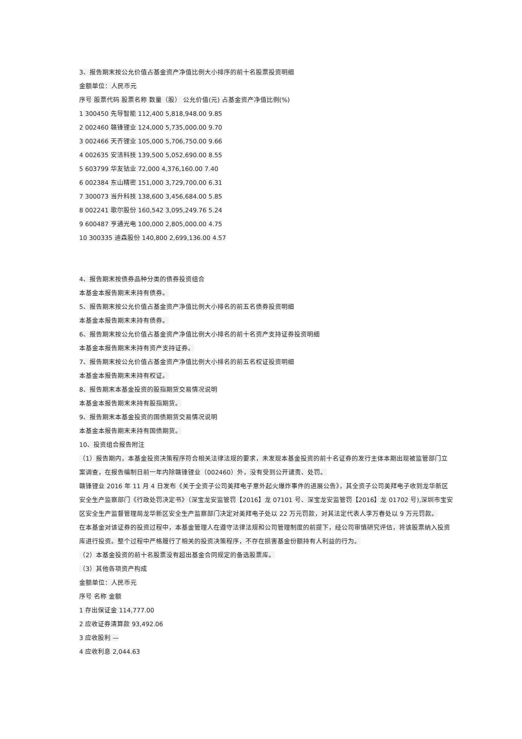3、报告期末按公允价值占基金资产净值比例大小排序的前十名股票投资明细
金额单位：人民币元
序号 股票代码 股票名称 数量（股） 公允价值(元) 占基金资产净值比例(%)
1 300450 先导智能 112,400 5,818,948.00 9.85
2 002460 赣锋锂业 124,000 5,735,000.00 9.70
3 002466 天齐锂业 105,000 5,706,750.00 9.66
4 002635 安洁科技 139,500 5,052,690.00 8.55
5 603799 华友钴业 72,000 4,376,160.00 7.40
6 002384 东山精密 151,000 3,729,700.00 6.31
7 300073 当升科技 138,600 3,456,684.00 5.85
8 002241 歌尔股份 160,542 3,095,249.76 5.24
9 600487 亨通光电 100,000 2,805,000.00 4.75
10 300335 迪森股份 140,800 2,699,136.00 4.57
4、报告期末按债券品种分类的债券投资组合
本基金本报告期末未持有债券。
5、报告期末按公允价值占基金资产净值比例大小排名的前五名债券投资明细
本基金本报告期末未持有债券。
6、报告期末按公允价值占基金资产净值比例大小排名的前十名资产支持证券投资明细
本基金本报告期末未持有资产支持证券。
7、报告期末按公允价值占基金资产净值比例大小排名的前五名权证投资明细
本基金本报告期末未持有权证。
8、报告期末本基金投资的股指期货交易情况说明
本基金本报告期末未持有股指期货。
9、报告期末本基金投资的国债期货交易情况说明
本基金本报告期末未持有国债期货。
10、投资组合报告附注
（1）报告期内，本基金投资决策程序符合相关法律法规的要求，未发现本基金投资的前十名证券的发行主体本期出现被监管部门立案调查，在报告编制日前一年内除赣锋锂业（002460）外，没有受到公开谴责、处罚。
赣锋锂业 2016 年 11 月 4 日发布《关于全资子公司美拜电子意外起火爆炸事件的进展公告》，其全资子公司美拜电子收到龙华新区安全生产监察部门《行政处罚决定书》（深宝龙安监管罚【2016】龙 07101 号、深宝龙安监管罚【2016】龙 01702 号),深圳市宝安区安全生产监督管理局龙华新区安全生产监察部门决定对美拜电子处以 22 万元罚款，对其法定代表人李万春处以 9 万元罚款。
在本基金对该证券的投资过程中，本基金管理人在遵守法律法规和公司管理制度的前提下，经公司审慎研究评估，将该股票纳入投资库进行投资。整个过程中严格履行了相关的投资决策程序，不存在损害基金份额持有人利益的行为。
（2）本基金投资的前十名股票没有超出基金合同规定的备选股票库。
（3）其他各项资产构成
金额单位：人民币元
序号 名称 金额
1 存出保证金 114,777.00
2 应收证券清算款 93,492.06
3 应收股利 —
4 应收利息 2,044.63